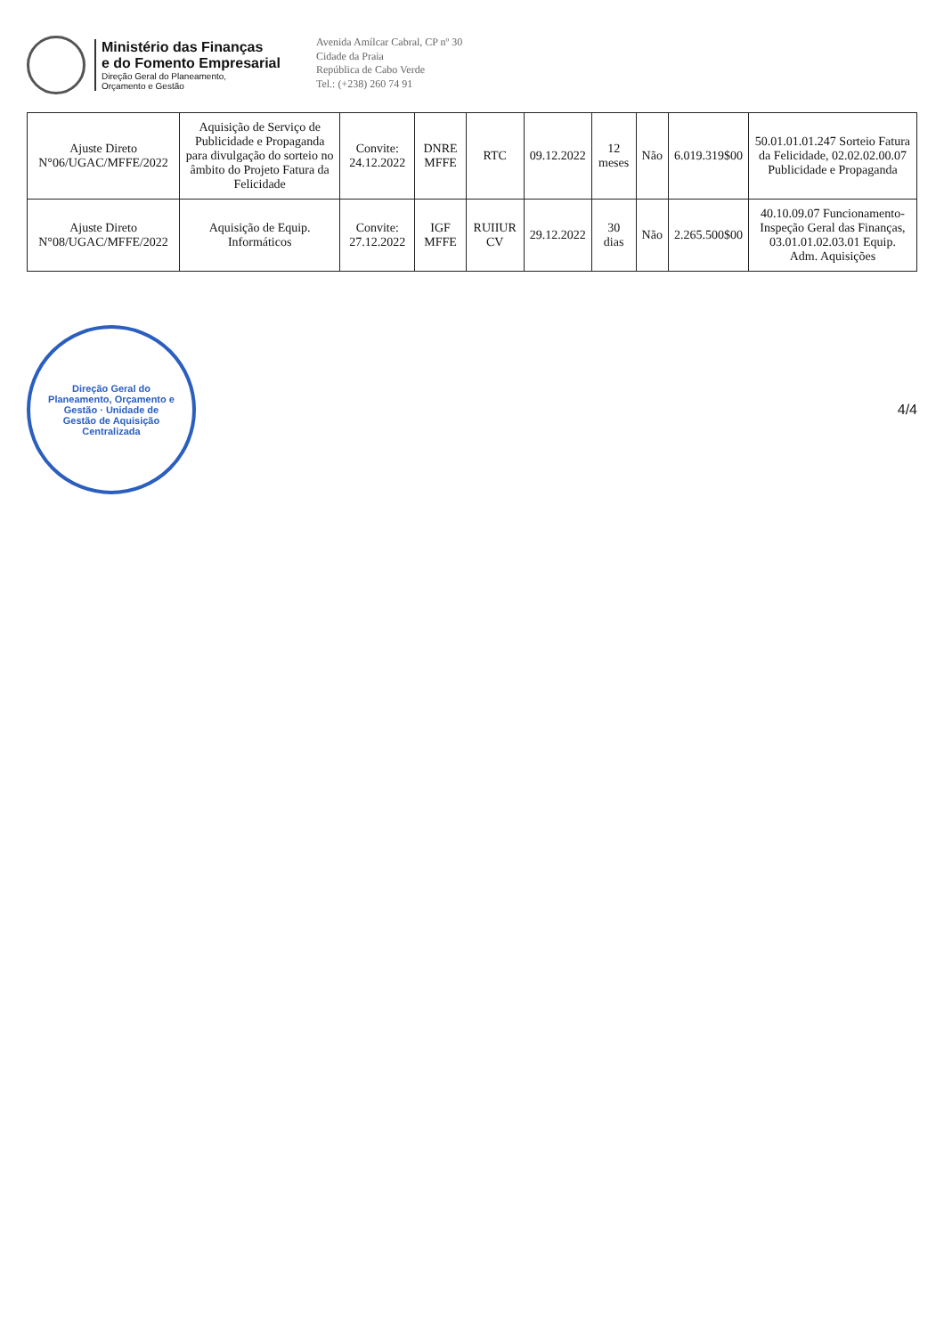Ministério das Finanças
e do Fomento Empresarial
Direção Geral do Planeamento,
Orçamento e Gestão
Avenida Amílcar Cabral, CP nº 30
Cidade da Praia
República de Cabo Verde
Tel.: (+238) 260 74 91
| Ajuste Direto N°06/UGAC/MFFE/2022 | Aquisição de Serviço de Publicidade e Propaganda para divulgação do sorteio no âmbito do Projeto Fatura da Felicidade | Convite: 24.12.2022 | DNRE MFFE | RTC | 09.12.2022 | 12 meses | Não | 6.019.319$00 | 50.01.01.01.247 Sorteio Fatura da Felicidade, 02.02.02.00.07 Publicidade e Propaganda |
| Ajuste Direto N°08/UGAC/MFFE/2022 | Aquisição de Equip. Informáticos | Convite: 27.12.2022 | IGF MFFE | RUIIUR CV | 29.12.2022 | 30 dias | Não | 2.265.500$00 | 40.10.09.07 Funcionamento- Inspeção Geral das Finanças, 03.01.01.02.03.01 Equip. Adm. Aquisições |
Direção Geral do Planeamento, Orçamento e Gestão · Unidade de Gestão de Aquisição Centralizada
4/4